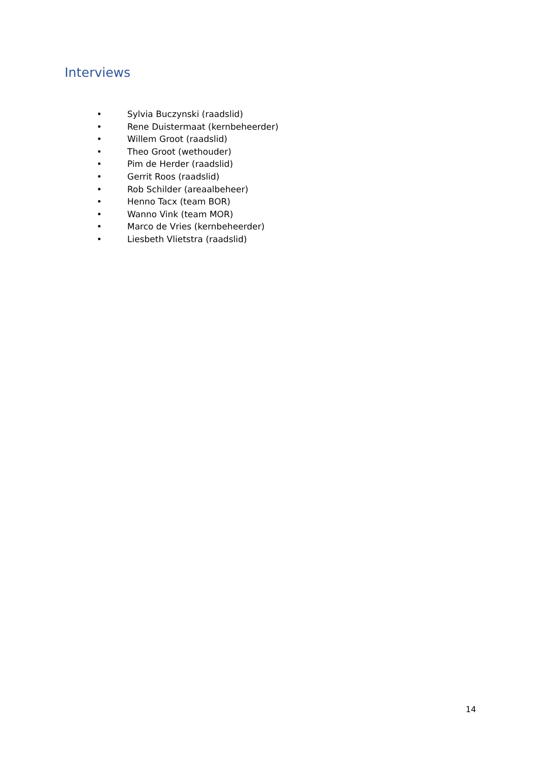Interviews
• Sylvia Buczynski (raadslid)
• Rene Duistermaat (kernbeheerder)
• Willem Groot (raadslid)
• Theo Groot (wethouder)
• Pim de Herder (raadslid)
• Gerrit Roos (raadslid)
• Rob Schilder (areaalbeheer)
• Henno Tacx (team BOR)
• Wanno Vink (team MOR)
• Marco de Vries (kernbeheerder)
• Liesbeth Vlietstra (raadslid)
14